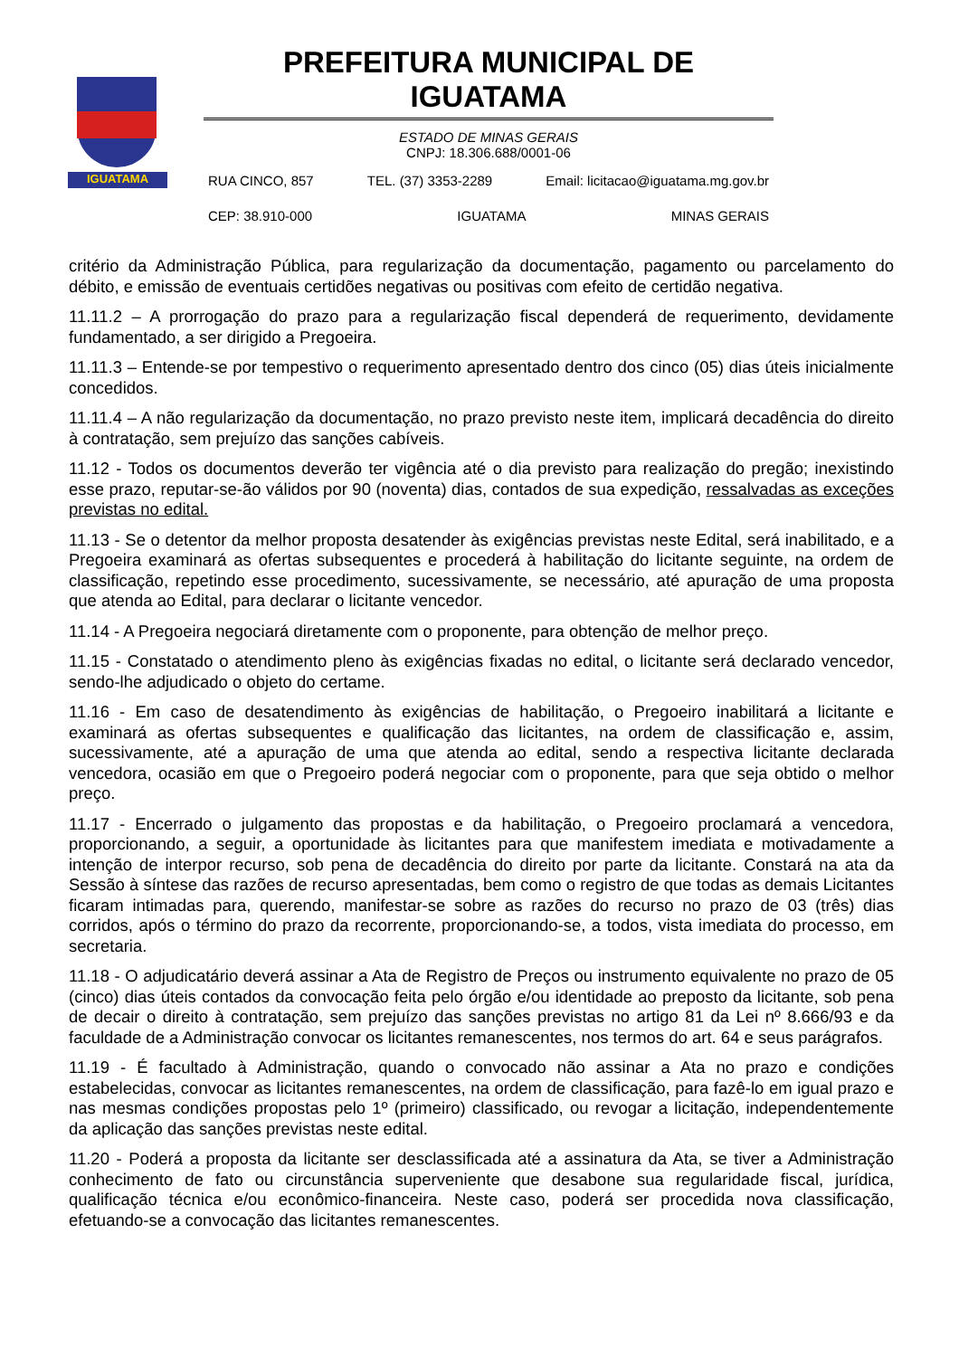IGUATAMA
PREFEITURA MUNICIPAL DE IGUATAMA
ESTADO DE MINAS GERAIS
CNPJ: 18.306.688/0001-06
RUA CINCO, 857 TEL. (37) 3353-2289 Email: licitacao@iguatama.mg.gov.br
CEP: 38.910-000 IGUATAMA MINAS GERAIS
critério da Administração Pública, para regularização da documentação, pagamento ou parcelamento do débito, e emissão de eventuais certidões negativas ou positivas com efeito de certidão negativa.
11.11.2 – A prorrogação do prazo para a regularização fiscal dependerá de requerimento, devidamente fundamentado, a ser dirigido a Pregoeira.
11.11.3 – Entende-se por tempestivo o requerimento apresentado dentro dos cinco (05) dias úteis inicialmente concedidos.
11.11.4 – A não regularização da documentação, no prazo previsto neste item, implicará decadência do direito à contratação, sem prejuízo das sanções cabíveis.
11.12 - Todos os documentos deverão ter vigência até o dia previsto para realização do pregão; inexistindo esse prazo, reputar-se-ão válidos por 90 (noventa) dias, contados de sua expedição, ressalvadas as exceções previstas no edital.
11.13 - Se o detentor da melhor proposta desatender às exigências previstas neste Edital, será inabilitado, e a Pregoeira examinará as ofertas subsequentes e procederá à habilitação do licitante seguinte, na ordem de classificação, repetindo esse procedimento, sucessivamente, se necessário, até apuração de uma proposta que atenda ao Edital, para declarar o licitante vencedor.
11.14 - A Pregoeira negociará diretamente com o proponente, para obtenção de melhor preço.
11.15 - Constatado o atendimento pleno às exigências fixadas no edital, o licitante será declarado vencedor, sendo-lhe adjudicado o objeto do certame.
11.16 - Em caso de desatendimento às exigências de habilitação, o Pregoeiro inabilitará a licitante e examinará as ofertas subsequentes e qualificação das licitantes, na ordem de classificação e, assim, sucessivamente, até a apuração de uma que atenda ao edital, sendo a respectiva licitante declarada vencedora, ocasião em que o Pregoeiro poderá negociar com o proponente, para que seja obtido o melhor preço.
11.17 - Encerrado o julgamento das propostas e da habilitação, o Pregoeiro proclamará a vencedora, proporcionando, a seguir, a oportunidade às licitantes para que manifestem imediata e motivadamente a intenção de interpor recurso, sob pena de decadência do direito por parte da licitante. Constará na ata da Sessão à síntese das razões de recurso apresentadas, bem como o registro de que todas as demais Licitantes ficaram intimadas para, querendo, manifestar-se sobre as razões do recurso no prazo de 03 (três) dias corridos, após o término do prazo da recorrente, proporcionando-se, a todos, vista imediata do processo, em secretaria.
11.18 - O adjudicatário deverá assinar a Ata de Registro de Preços ou instrumento equivalente no prazo de 05 (cinco) dias úteis contados da convocação feita pelo órgão e/ou identidade ao preposto da licitante, sob pena de decair o direito à contratação, sem prejuízo das sanções previstas no artigo 81 da Lei nº 8.666/93 e da faculdade de a Administração convocar os licitantes remanescentes, nos termos do art. 64 e seus parágrafos.
11.19 - É facultado à Administração, quando o convocado não assinar a Ata no prazo e condições estabelecidas, convocar as licitantes remanescentes, na ordem de classificação, para fazê-lo em igual prazo e nas mesmas condições propostas pelo 1º (primeiro) classificado, ou revogar a licitação, independentemente da aplicação das sanções previstas neste edital.
11.20 - Poderá a proposta da licitante ser desclassificada até a assinatura da Ata, se tiver a Administração conhecimento de fato ou circunstância superveniente que desabone sua regularidade fiscal, jurídica, qualificação técnica e/ou econômico-financeira. Neste caso, poderá ser procedida nova classificação, efetuando-se a convocação das licitantes remanescentes.